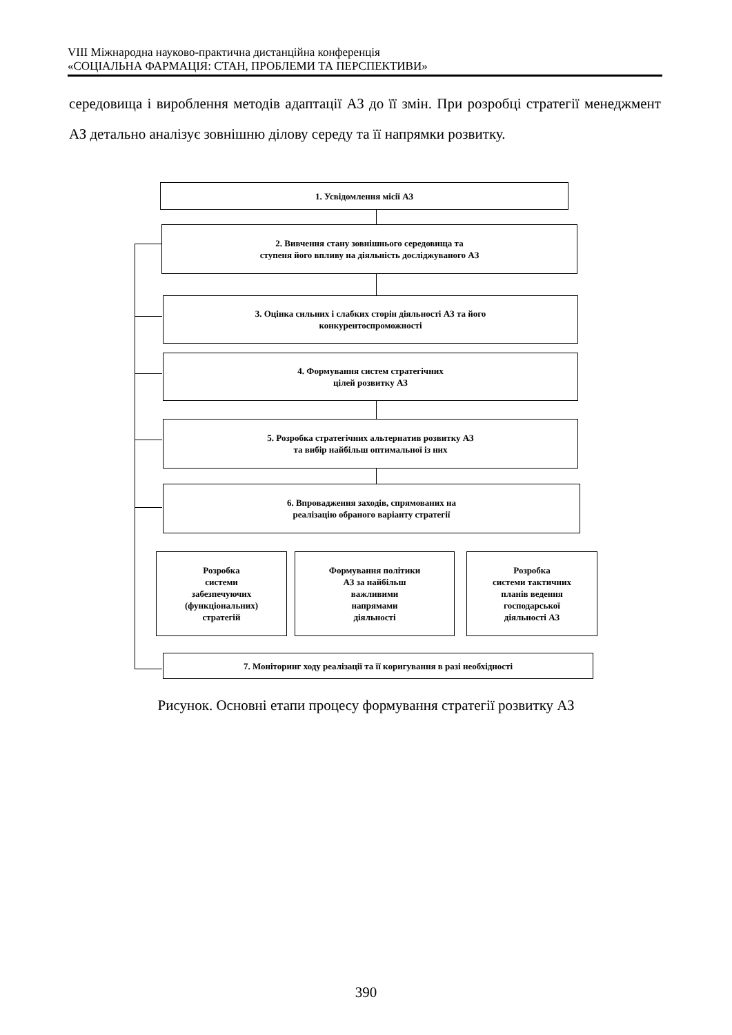VIII Міжнародна науково-практична дистанційна конференція
«СОЦІАЛЬНА ФАРМАЦІЯ: СТАН, ПРОБЛЕМИ ТА ПЕРСПЕКТИВИ»
середовища і вироблення методів адаптації АЗ до її змін. При розробці стратегії менеджмент АЗ детально аналізує зовнішню ділову середу та її напрямки розвитку.
1. Усвідомлення місії АЗ
2. Вивчення стану зовнішнього середовища та
ступеня його впливу на діяльність досліджуваного АЗ
3. Оцінка сильних і слабких сторін діяльності АЗ та його
конкурентоспроможності
4. Формування систем стратегічних
цілей розвитку АЗ
5. Розробка стратегічних альтернатив розвитку АЗ
та вибір найбільш оптимальної із них
6. Впровадження заходів, спрямованих на
реалізацію обраного варіанту стратегії
Розробка
системи
забезпечуючих
(функціональних)
стратегій
Формування політики
АЗ за найбільш
важливими
напрямами
діяльності
Розробка
системи тактичних
планів ведення
господарської
діяльності АЗ
7. Моніторинг ходу реалізації та її коригування в разі необхідності
Рисунок. Основні етапи процесу формування стратегії розвитку АЗ
390